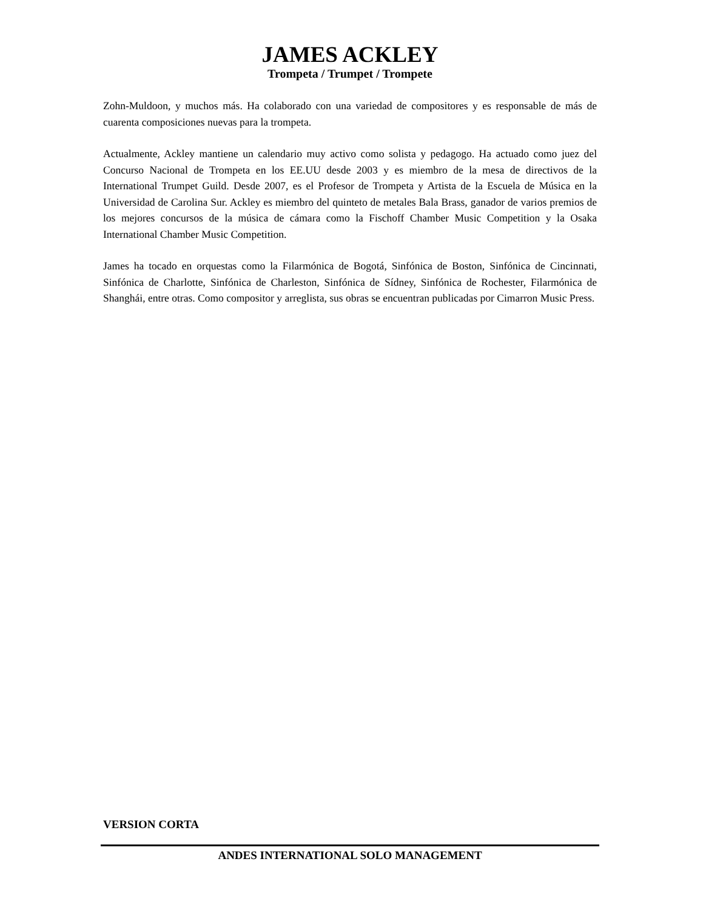JAMES ACKLEY
Trompeta / Trumpet / Trompete
Zohn-Muldoon, y muchos más. Ha colaborado con una variedad de compositores y es responsable de más de cuarenta composiciones nuevas para la trompeta.
Actualmente, Ackley mantiene un calendario muy activo como solista y pedagogo. Ha actuado como juez del Concurso Nacional de Trompeta en los EE.UU desde 2003 y es miembro de la mesa de directivos de la International Trumpet Guild. Desde 2007, es el Profesor de Trompeta y Artista de la Escuela de Música en la Universidad de Carolina Sur. Ackley es miembro del quinteto de metales Bala Brass, ganador de varios premios de los mejores concursos de la música de cámara como la Fischoff Chamber Music Competition y la Osaka International Chamber Music Competition.
James ha tocado en orquestas como la Filarmónica de Bogotá, Sinfónica de Boston, Sinfónica de Cincinnati, Sinfónica de Charlotte, Sinfónica de Charleston, Sinfónica de Sídney, Sinfónica de Rochester, Filarmónica de Shanghái, entre otras. Como compositor y arreglista, sus obras se encuentran publicadas por Cimarron Music Press.
VERSION CORTA
ANDES INTERNATIONAL SOLO MANAGEMENT